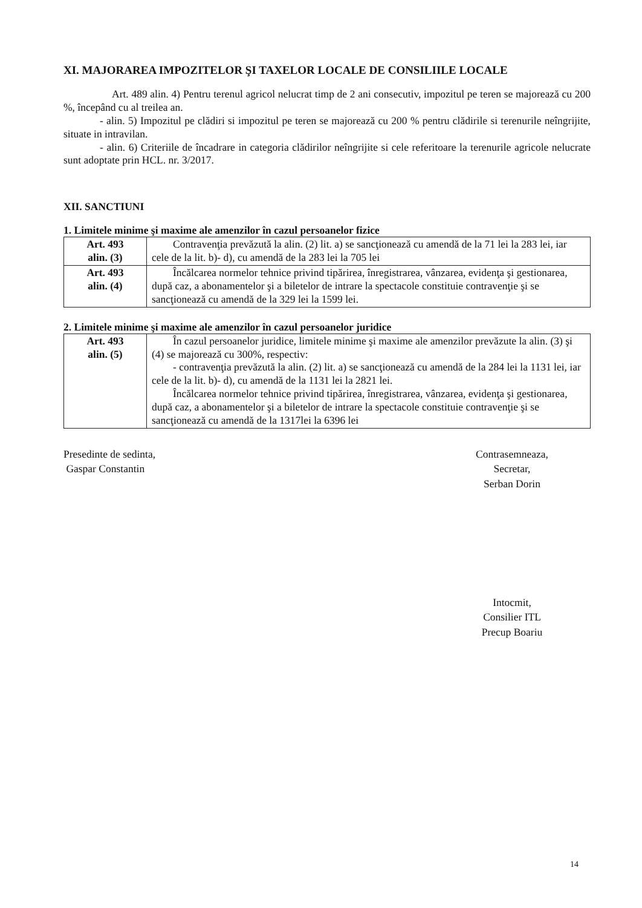XI. MAJORAREA IMPOZITELOR ŞI TAXELOR LOCALE DE CONSILIILE LOCALE
Art. 489 alin. 4) Pentru terenul agricol nelucrat timp de 2 ani consecutiv, impozitul pe teren se majorează cu 200 %, începând cu al treilea an.
- alin. 5) Impozitul pe clădiri si impozitul pe teren se majorează cu 200 % pentru clădirile si terenurile neîngrijite, situate in intravilan.
- alin. 6) Criteriile de încadrare in categoria clădirilor neîngrijite si cele referitoare la terenurile agricole nelucrate sunt adoptate prin HCL. nr. 3/2017.
XII. SANCTIUNI
1. Limitele minime şi maxime ale amenzilor în cazul persoanelor fizice
| Art. 493 alin. (3) | Contravenţia prevăzută la alin. (2) lit. a) se sancţionează cu amendă de la 71 lei la 283 lei, iar cele de la lit. b)- d), cu amendă de la 283 lei la 705 lei |
| Art. 493 alin. (4) | Încălcarea normelor tehnice privind tipărirea, înregistrarea, vânzarea, evidenţa şi gestionarea, după caz, a abonamentelor şi a biletelor de intrare la spectacole constituie contravenţie şi se sancţionează cu amendă de la 329 lei la 1599 lei. |
2. Limitele minime şi maxime ale amenzilor în cazul persoanelor juridice
| Art. 493 alin. (5) | În cazul persoanelor juridice, limitele minime şi maxime ale amenzilor prevăzute la alin. (3) şi (4) se majorează cu 300%, respectiv: - contravenţia prevăzută la alin. (2) lit. a) se sancţionează cu amendă de la 284 lei la 1131 lei, iar cele de la lit. b)- d), cu amendă de la 1131 lei la 2821 lei. Încălcarea normelor tehnice privind tipărirea, înregistrarea, vânzarea, evidenţa şi gestionarea, după caz, a abonamentelor şi a biletelor de intrare la spectacole constituie contravenţie şi se sancţionează cu amendă de la 1317lei la 6396 lei |
Presedinte de sedinta,
Gaspar Constantin
Contrasemneaza,
Secretar,
Serban Dorin
Intocmit,
Consilier ITL
Precup Boariu
14